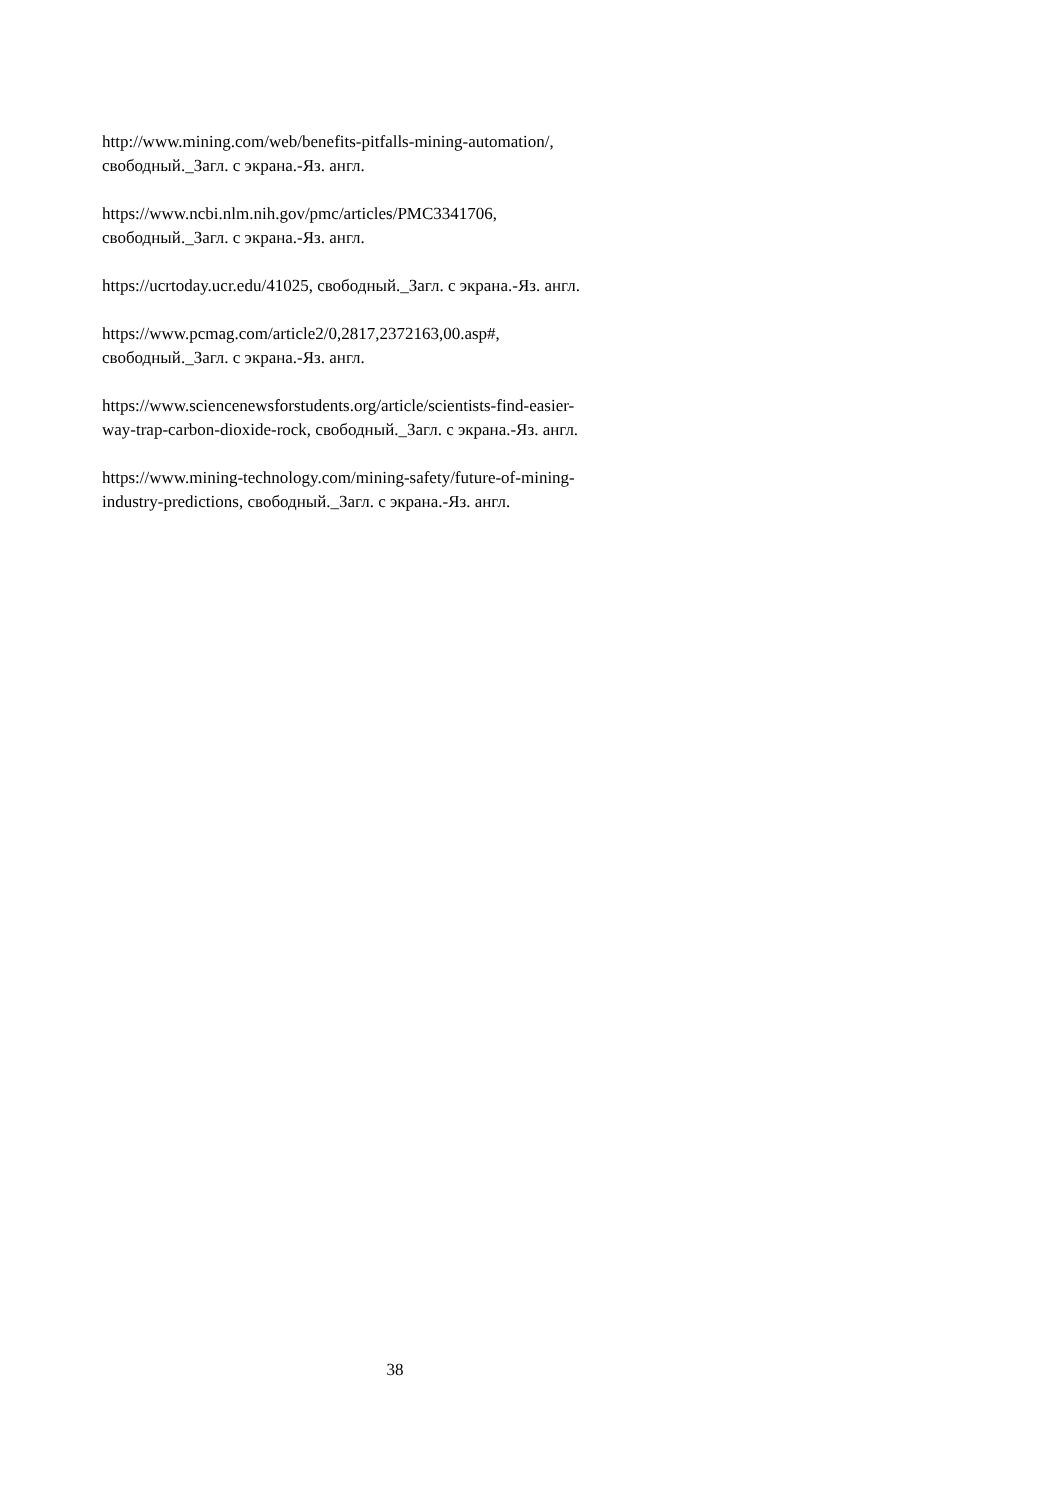http://www.mining.com/web/benefits-pitfalls-mining-automation/,
свободный._Загл. с экрана.-Яз. англ.
https://www.ncbi.nlm.nih.gov/pmc/articles/PMC3341706,
свободный._Загл. с экрана.-Яз. англ.
https://ucrtoday.ucr.edu/41025, свободный._Загл. с экрана.-Яз. англ.
https://www.pcmag.com/article2/0,2817,2372163,00.asp#,
свободный._Загл. с экрана.-Яз. англ.
https://www.sciencenewsforstudents.org/article/scientists-find-easier-
way-trap-carbon-dioxide-rock, свободный._Загл. с экрана.-Яз. англ.
https://www.mining-technology.com/mining-safety/future-of-mining-
industry-predictions, свободный._Загл. с экрана.-Яз. англ.
38